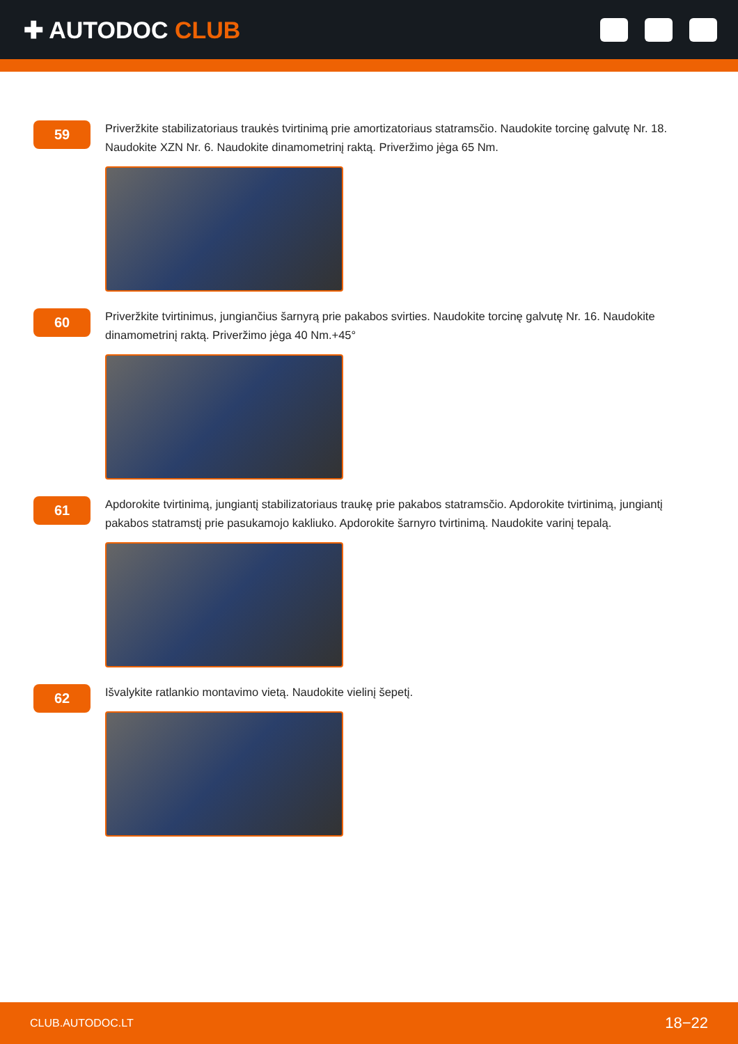✚ AUTODOC CLUB
59
Priveržkite stabilizatoriaus traukės tvirtinimą prie amortizatoriaus statramsčio. Naudokite torcinę galvutę Nr. 18. Naudokite XZN Nr. 6. Naudokite dinamometrinį raktą. Priveržimo jėga 65 Nm.
60
Priveržkite tvirtinimus, jungiančius šarnyrą prie pakabos svirties. Naudokite torcinę galvutę Nr. 16. Naudokite dinamometrinį raktą. Priveržimo jėga 40 Nm.+45°
61
Apdorokite tvirtinimą, jungiantį stabilizatoriaus traukę prie pakabos statramsčio. Apdorokite tvirtinimą, jungiantį pakabos statramstį prie pasukamojo kakliuko. Apdorokite šarnyro tvirtinimą. Naudokite varinį tepalą.
62
Išvalykite ratlankio montavimo vietą. Naudokite vielinį šepetį.
CLUB.AUTODOC.LT 18−22